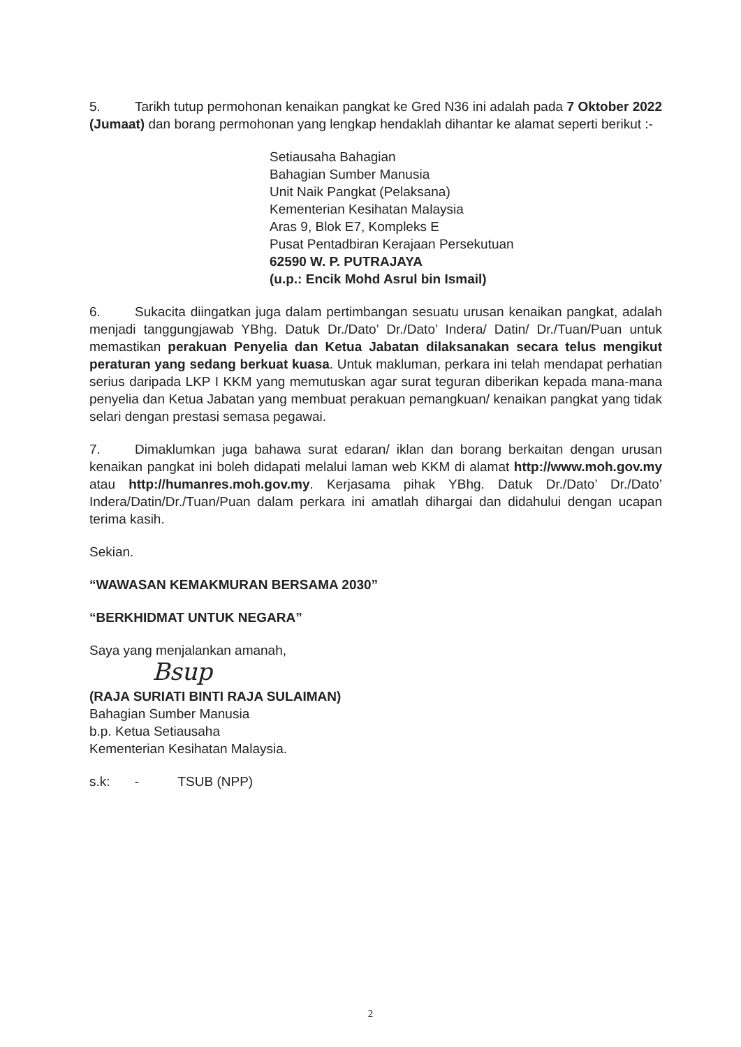5. Tarikh tutup permohonan kenaikan pangkat ke Gred N36 ini adalah pada 7 Oktober 2022 (Jumaat) dan borang permohonan yang lengkap hendaklah dihantar ke alamat seperti berikut :-
Setiausaha Bahagian
Bahagian Sumber Manusia
Unit Naik Pangkat (Pelaksana)
Kementerian Kesihatan Malaysia
Aras 9, Blok E7, Kompleks E
Pusat Pentadbiran Kerajaan Persekutuan
62590 W. P. PUTRAJAYA
(u.p.: Encik Mohd Asrul bin Ismail)
6. Sukacita diingatkan juga dalam pertimbangan sesuatu urusan kenaikan pangkat, adalah menjadi tanggungjawab YBhg. Datuk Dr./Dato’ Dr./Dato’ Indera/ Datin/ Dr./Tuan/Puan untuk memastikan perakuan Penyelia dan Ketua Jabatan dilaksanakan secara telus mengikut peraturan yang sedang berkuat kuasa. Untuk makluman, perkara ini telah mendapat perhatian serius daripada LKP I KKM yang memutuskan agar surat teguran diberikan kepada mana-mana penyelia dan Ketua Jabatan yang membuat perakuan pemangkuan/ kenaikan pangkat yang tidak selari dengan prestasi semasa pegawai.
7. Dimaklumkan juga bahawa surat edaran/ iklan dan borang berkaitan dengan urusan kenaikan pangkat ini boleh didapati melalui laman web KKM di alamat http://www.moh.gov.my atau http://humanres.moh.gov.my. Kerjasama pihak YBhg. Datuk Dr./Dato’ Dr./Dato’ Indera/Datin/Dr./Tuan/Puan dalam perkara ini amatlah dihargai dan didahului dengan ucapan terima kasih.
Sekian.
“WAWASAN KEMAKMURAN BERSAMA 2030”
“BERKHIDMAT UNTUK NEGARA”
Saya yang menjalankan amanah,
Bsup
(RAJA SURIATI BINTI RAJA SULAIMAN)
Bahagian Sumber Manusia
b.p. Ketua Setiausaha
Kementerian Kesihatan Malaysia.
s.k: - TSUB (NPP)
2